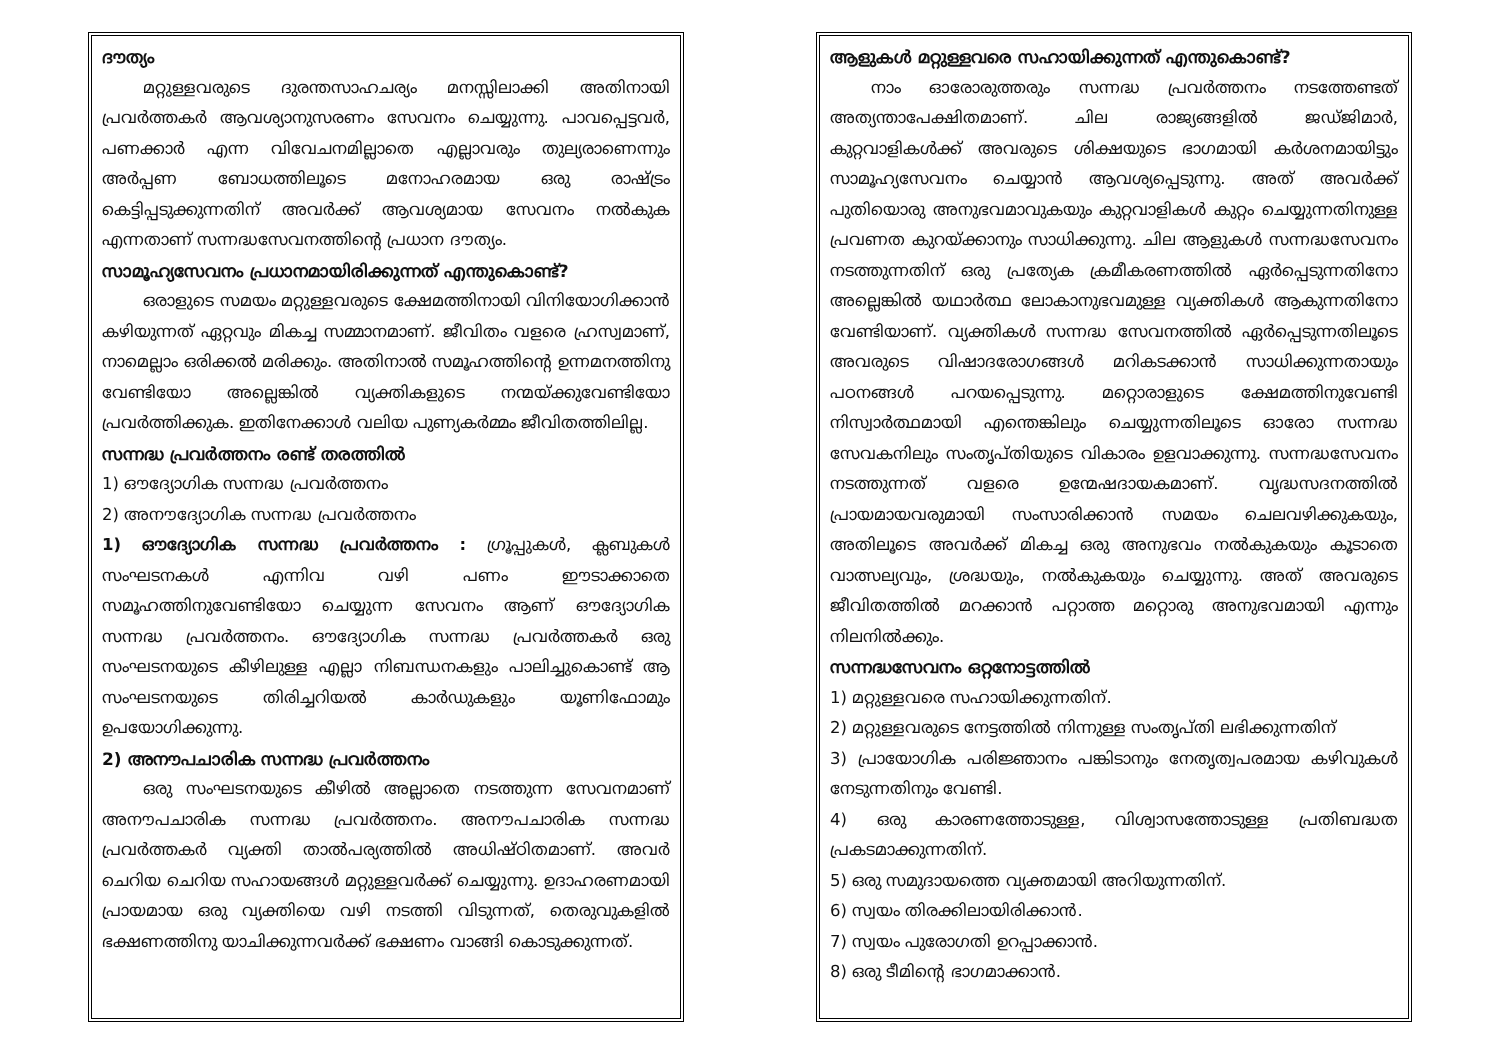ദൗത്യം
മറ്റുള്ളവരുടെ ദുരന്തസാഹചര്യം മനസ്സിലാക്കി അതിനായി പ്രവർത്തകർ ആവശ്യാനുസരണം സേവനം ചെയ്യുന്നു. പാവപ്പെട്ടവർ, പണക്കാർ എന്ന വിവേചനമില്ലാതെ എല്ലാവരും തുല്യരാണെന്നും അർപ്പണ ബോധത്തിലൂടെ മനോഹരമായ ഒരു രാഷ്ട്രം കെട്ടിപ്പടുക്കുന്നതിന് അവർക്ക് ആവശ്യമായ സേവനം നൽകുക എന്നതാണ് സന്നദ്ധസേവനത്തിന്റെ പ്രധാന ദൗത്യം.
സാമൂഹ്യസേവനം പ്രധാനമായിരിക്കുന്നത് എന്തുകൊണ്ട്?
ഒരാളുടെ സമയം മറ്റുള്ളവരുടെ ക്ഷേമത്തിനായി വിനിയോഗിക്കാൻ കഴിയുന്നത് ഏറ്റവും മികച്ച സമ്മാനമാണ്. ജീവിതം വളരെ ഹ്രസ്വമാണ്, നാമെല്ലാം ഒരിക്കൽ മരിക്കും. അതിനാൽ സമൂഹത്തിന്റെ ഉന്നമനത്തിനു വേണ്ടിയോ അല്ലെങ്കിൽ വ്യക്തികളുടെ നന്മയ്ക്കുവേണ്ടിയോ പ്രവർത്തിക്കുക. ഇതിനേക്കാൾ വലിയ പുണ്യകർമ്മം ജീവിതത്തിലില്ല.
സന്നദ്ധ പ്രവർത്തനം രണ്ട് തരത്തിൽ
1) ഔദ്യോഗിക സന്നദ്ധ പ്രവർത്തനം
2) അനൗദ്യോഗിക സന്നദ്ധ പ്രവർത്തനം
1) ഔദ്യോഗിക സന്നദ്ധ പ്രവർത്തനം : ഗ്രൂപ്പുകൾ, ക്ലബുകൾ സംഘടനകൾ എന്നിവ വഴി പണം ഈടാക്കാതെ സമൂഹത്തിനുവേണ്ടിയോ ചെയ്യുന്ന സേവനം ആണ് ഔദ്യോഗിക സന്നദ്ധ പ്രവർത്തനം. ഔദ്യോഗിക സന്നദ്ധ പ്രവർത്തകർ ഒരു സംഘടനയുടെ കീഴിലുള്ള എല്ലാ നിബന്ധനകളും പാലിച്ചുകൊണ്ട് ആ സംഘടനയുടെ തിരിച്ചറിയൽ കാർഡുകളും യൂണിഫോമും ഉപയോഗിക്കുന്നു.
2) അനൗപചാരിക സന്നദ്ധ പ്രവർത്തനം
ഒരു സംഘടനയുടെ കീഴിൽ അല്ലാതെ നടത്തുന്ന സേവനമാണ് അനൗപചാരിക സന്നദ്ധ പ്രവർത്തനം. അനൗപചാരിക സന്നദ്ധ പ്രവർത്തകർ വ്യക്തി താൽപര്യത്തിൽ അധിഷ്ഠിതമാണ്. അവർ ചെറിയ ചെറിയ സഹായങ്ങൾ മറ്റുള്ളവർക്ക് ചെയ്യുന്നു. ഉദാഹരണമായി പ്രായമായ ഒരു വ്യക്തിയെ വഴി നടത്തി വിടുന്നത്, തെരുവുകളിൽ ഭക്ഷണത്തിനു യാചിക്കുന്നവർക്ക് ഭക്ഷണം വാങ്ങി കൊടുക്കുന്നത്.
ആളുകൾ മറ്റുള്ളവരെ സഹായിക്കുന്നത് എന്തുകൊണ്ട്?
നാം ഓരോരുത്തരും സന്നദ്ധ പ്രവർത്തനം നടത്തേണ്ടത് അത്യന്താപേക്ഷിതമാണ്. ചില രാജ്യങ്ങളിൽ ജഡ്ജിമാർ, കുറ്റവാളികൾക്ക് അവരുടെ ശിക്ഷയുടെ ഭാഗമായി കർശനമായിട്ടും സാമൂഹ്യസേവനം ചെയ്യാൻ ആവശ്യപ്പെടുന്നു. അത് അവർക്ക് പുതിയൊരു അനുഭവമാവുകയും കുറ്റവാളികൾ കുറ്റം ചെയ്യുന്നതിനുള്ള പ്രവണത കുറയ്ക്കാനും സാധിക്കുന്നു. ചില ആളുകൾ സന്നദ്ധസേവനം നടത്തുന്നതിന് ഒരു പ്രത്യേക ക്രമീകരണത്തിൽ ഏർപ്പെടുന്നതിനോ അല്ലെങ്കിൽ യഥാർത്ഥ ലോകാനുഭവമുള്ള വ്യക്തികൾ ആകുന്നതിനോ വേണ്ടിയാണ്. വ്യക്തികൾ സന്നദ്ധ സേവനത്തിൽ ഏർപ്പെടുന്നതിലൂടെ അവരുടെ വിഷാദരോഗങ്ങൾ മറികടക്കാൻ സാധിക്കുന്നതായും പഠനങ്ങൾ പറയപ്പെടുന്നു. മറ്റൊരാളുടെ ക്ഷേമത്തിനുവേണ്ടി നിസ്വാർത്ഥമായി എന്തെങ്കിലും ചെയ്യുന്നതിലൂടെ ഓരോ സന്നദ്ധ സേവകനിലും സംതൃപ്തിയുടെ വികാരം ഉളവാക്കുന്നു. സന്നദ്ധസേവനം നടത്തുന്നത് വളരെ ഉന്മേഷദായകമാണ്. വൃദ്ധസദനത്തിൽ പ്രായമായവരുമായി സംസാരിക്കാൻ സമയം ചെലവഴിക്കുകയും, അതിലൂടെ അവർക്ക് മികച്ച ഒരു അനുഭവം നൽകുകയും കൂടാതെ വാത്സല്യവും, ശ്രദ്ധയും, നൽകുകയും ചെയ്യുന്നു. അത് അവരുടെ ജീവിതത്തിൽ മറക്കാൻ പറ്റാത്ത മറ്റൊരു അനുഭവമായി എന്നും നിലനിൽക്കും.
സന്നദ്ധസേവനം ഒറ്റനോട്ടത്തിൽ
1) മറ്റുള്ളവരെ സഹായിക്കുന്നതിന്.
2) മറ്റുള്ളവരുടെ നേട്ടത്തിൽ നിന്നുള്ള സംതൃപ്തി ലഭിക്കുന്നതിന്
3) പ്രായോഗിക പരിജ്ഞാനം പങ്കിടാനും നേതൃത്വപരമായ കഴിവുകൾ നേടുന്നതിനും വേണ്ടി.
4) ഒരു കാരണത്തോടുള്ള, വിശ്വാസത്തോടുള്ള പ്രതിബദ്ധത പ്രകടമാക്കുന്നതിന്.
5) ഒരു സമുദായത്തെ വ്യക്തമായി അറിയുന്നതിന്.
6) സ്വയം തിരക്കിലായിരിക്കാൻ.
7) സ്വയം പുരോഗതി ഉറപ്പാക്കാൻ.
8) ഒരു ടീമിന്റെ ഭാഗമാക്കാൻ.